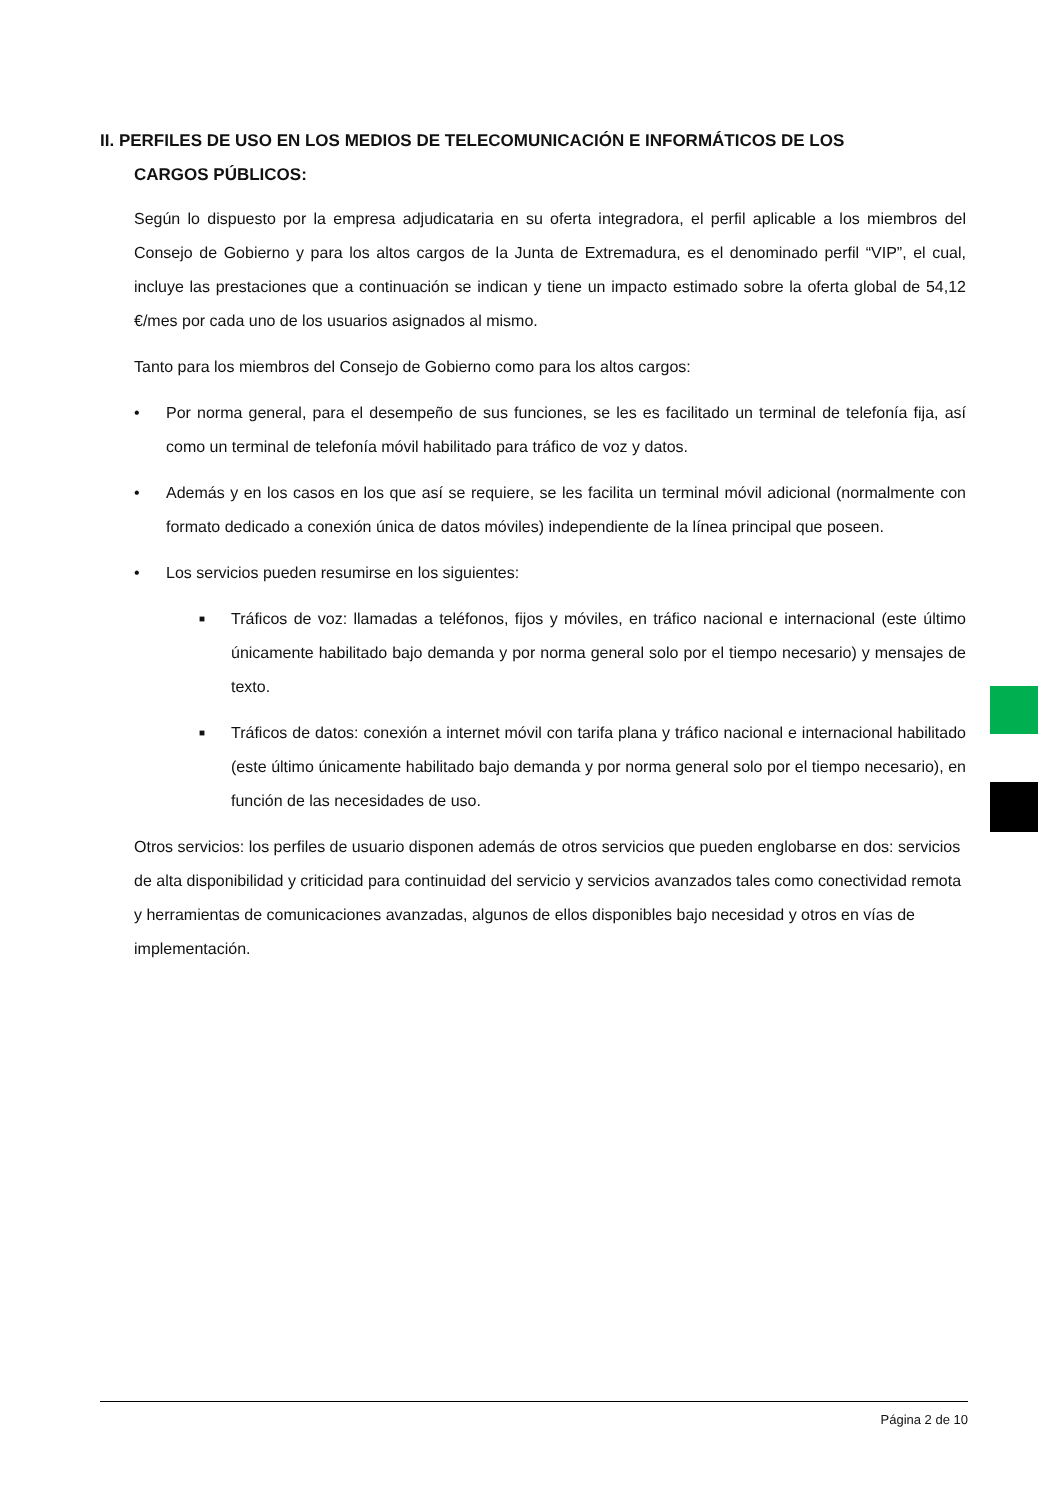II. PERFILES DE USO EN LOS MEDIOS DE TELECOMUNICACIÓN E INFORMÁTICOS DE LOS
CARGOS PÚBLICOS:
Según lo dispuesto por la empresa adjudicataria en su oferta integradora, el perfil aplicable a los miembros del Consejo de Gobierno y para los altos cargos de la Junta de Extremadura, es el denominado perfil “VIP”, el cual, incluye las prestaciones que a continuación se indican y tiene un impacto estimado sobre la oferta global de 54,12 €/mes por cada uno de los usuarios asignados al mismo.
Tanto para los miembros del Consejo de Gobierno como para los altos cargos:
• Por norma general, para el desempeño de sus funciones, se les es facilitado un terminal de telefonía fija, así como un terminal de telefonía móvil habilitado para tráfico de voz y datos.
• Además y en los casos en los que así se requiere, se les facilita un terminal móvil adicional (normalmente con formato dedicado a conexión única de datos móviles) independiente de la línea principal que poseen.
• Los servicios pueden resumirse en los siguientes:
■ Tráficos de voz: llamadas a teléfonos, fijos y móviles, en tráfico nacional e internacional (este último únicamente habilitado bajo demanda y por norma general solo por el tiempo necesario) y mensajes de texto.
■ Tráficos de datos: conexión a internet móvil con tarifa plana y tráfico nacional e internacional habilitado (este último únicamente habilitado bajo demanda y por norma general solo por el tiempo necesario), en función de las necesidades de uso.
Otros servicios: los perfiles de usuario disponen además de otros servicios que pueden englobarse en dos: servicios de alta disponibilidad y criticidad para continuidad del servicio y servicios avanzados tales como conectividad remota y herramientas de comunicaciones avanzadas, algunos de ellos disponibles bajo necesidad y otros en vías de implementación.
Página 2 de 10